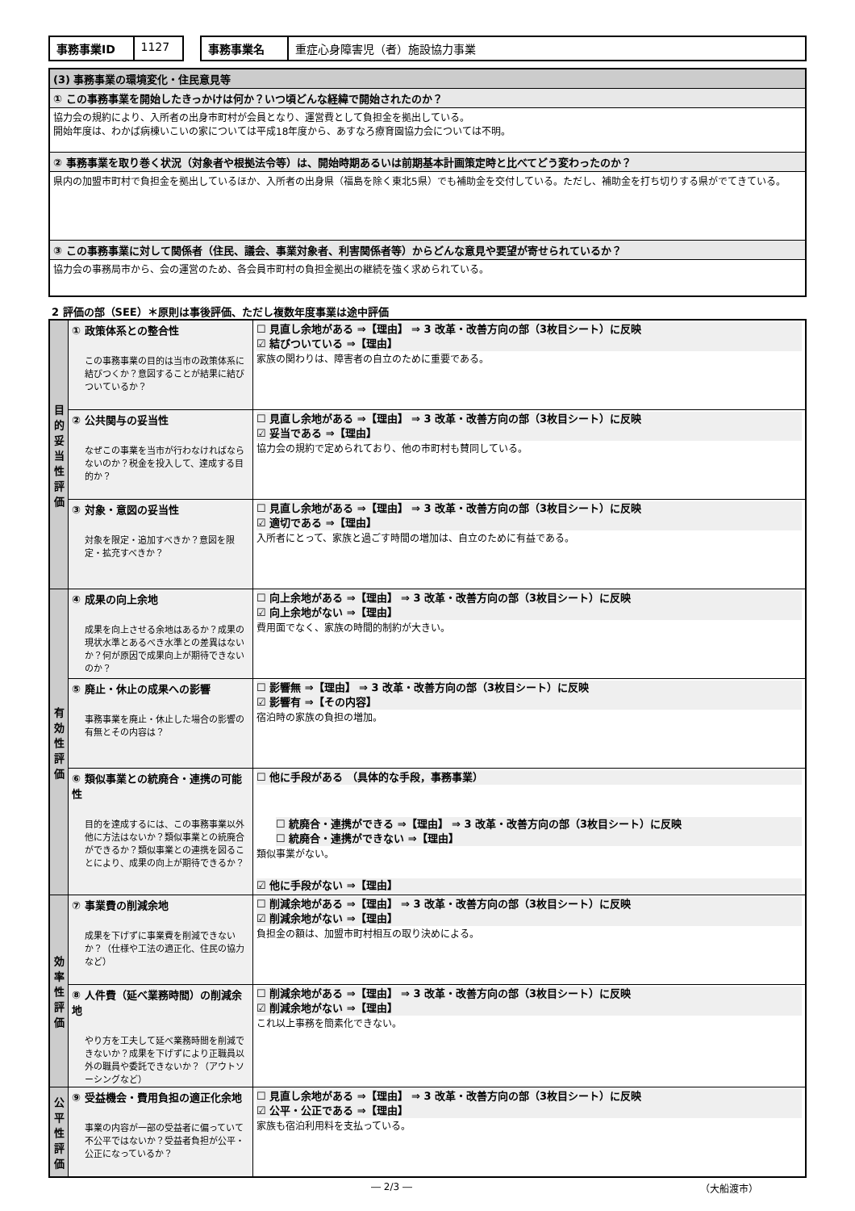| 事務事業ID | 1127 |
| 事務事業名 | 重症心身障害児（者）施設協力事業 |
| (3) 事務事業の環境変化・住民意見等 |
| ① この事務事業を開始したきっかけは何か？いつ頃どんな経緯で開始されたのか？ |
| 協力会の規約により、入所者の出身市町村が会員となり、運営費として負担金を拠出している。 開始年度は、わかば病棟いこいの家については平成18年度から、あすなろ療育園協力会については不明。 |
| ② 事務事業を取り巻く状況（対象者や根拠法令等）は、開始時期あるいは前期基本計画策定時と比べてどう変わったのか？ |
| 県内の加盟市町村で負担金を拠出しているほか、入所者の出身県（福島を除く東北5県）でも補助金を交付している。ただし、補助金を打ち切りする県がでてきている。 |
| ③ この事務事業に対して関係者（住民、議会、事業対象者、利害関係者等）からどんな意見や要望が寄せられているか？ |
| 協力会の事務局市から、会の運営のため、各会員市町村の負担金拠出の継続を強く求められている。 |
2 評価の部（SEE）＊原則は事後評価、ただし複数年度事業は途中評価
| 目 的 妥 当 性 評 価 | ① 政策体系との整合性 この事務事業の目的は当市の政策体系に結びつくか？意図することが結果に結びついているか？ | ☐ 見直し余地がある ⇒【理由】 ⇒ 3 改革・改善方向の部（3枚目シート）に反映 ☑ 結びついている ⇒【理由】 家族の関わりは、障害者の自立のために重要である。 |
| | ② 公共関与の妥当性 なぜこの事業を当市が行わなければならないのか？税金を投入して、達成する目的か？ | ☐ 見直し余地がある ⇒【理由】 ⇒ 3 改革・改善方向の部（3枚目シート）に反映 ☑ 妥当である ⇒【理由】 協力会の規約で定められており、他の市町村も賛同している。 |
| | ③ 対象・意図の妥当性 対象を限定・追加すべきか？意図を限定・拡充すべきか？ | ☐ 見直し余地がある ⇒【理由】 ⇒ 3 改革・改善方向の部（3枚目シート）に反映 ☑ 適切である ⇒【理由】 入所者にとって、家族と過ごす時間の増加は、自立のために有益である。 |
| 有 効 性 評 価 | ④ 成果の向上余地 成果を向上させる余地はあるか？成果の現状水準とあるべき水準との差異はないか？何が原因で成果向上が期待できないのか？ | ☐ 向上余地がある ⇒【理由】 ⇒ 3 改革・改善方向の部（3枚目シート）に反映 ☑ 向上余地がない ⇒【理由】 費用面でなく、家族の時間的制約が大きい。 |
| | ⑤ 廃止・休止の成果への影響 事務事業を廃止・休止した場合の影響の有無とその内容は？ | ☐ 影響無 ⇒【理由】 ⇒ 3 改革・改善方向の部（3枚目シート）に反映 ☑ 影響有 ⇒【その内容】 宿泊時の家族の負担の増加。 |
| | ⑥ 類似事業との統廃合・連携の可能性 目的を達成するには、この事務事業以外他に方法はないか？類似事業との統廃合ができるか？類似事業との連携を図ることにより、成果の向上が期待できるか？ | ☐ 他に手段がある （具体的な手段，事務事業） ☐ 統廃合・連携ができる ⇒【理由】 ⇒ 3 改革・改善方向の部（3枚目シート）に反映 ☐ 統廃合・連携ができない ⇒【理由】 類似事業がない。 ☑ 他に手段がない ⇒【理由】 |
| 効 率 性 評 価 | ⑦ 事業費の削減余地 成果を下げずに事業費を削減できないか？（仕様や工法の適正化、住民の協力など） | ☐ 削減余地がある ⇒【理由】 ⇒ 3 改革・改善方向の部（3枚目シート）に反映 ☑ 削減余地がない ⇒【理由】 負担金の額は、加盟市町村相互の取り決めによる。 |
| | ⑧ 人件費（延べ業務時間）の削減余地 やり方を工夫して延べ業務時間を削減できないか？成果を下げずにより正職員以外の職員や委託できないか？（アウトソーシングなど） | ☐ 削減余地がある ⇒【理由】 ⇒ 3 改革・改善方向の部（3枚目シート）に反映 ☑ 削減余地がない ⇒【理由】 これ以上事務を簡素化できない。 |
| 公 平 性 評 価 | ⑨ 受益機会・費用負担の適正化余地 事業の内容が一部の受益者に偏っていて不公平ではないか？受益者負担が公平・公正になっているか？ | ☐ 見直し余地がある ⇒【理由】 ⇒ 3 改革・改善方向の部（3枚目シート）に反映 ☑ 公平・公正である ⇒【理由】 家族も宿泊利用料を支払っている。 |
― 2/3 ― （大船渡市）